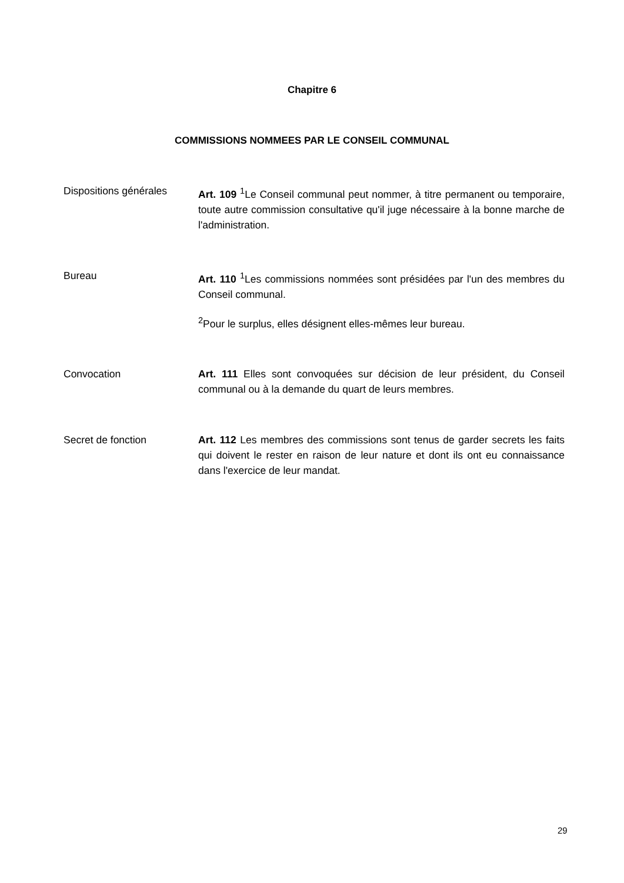Chapitre 6
COMMISSIONS NOMMEES PAR LE CONSEIL COMMUNAL
Dispositions générales
Art. 109 <sup>1</sup>Le Conseil communal peut nommer, à titre permanent ou temporaire, toute autre commission consultative qu'il juge nécessaire à la bonne marche de l'administration.
Bureau Art. 110 <sup>1</sup>Les commissions nommées sont présidées par l'un des membres du Conseil communal.
<sup>2</sup> Pour le surplus, elles désignent elles-mêmes leur bureau.
Convocation Art. 111 Elles sont convoquées sur décision de leur président, du Conseil communal ou à la demande du quart de leurs membres.
Secret de fonction Art. 112 Les membres des commissions sont tenus de garder secrets les faits qui doivent le rester en raison de leur nature et dont ils ont eu connaissance dans l'exercice de leur mandat.
29